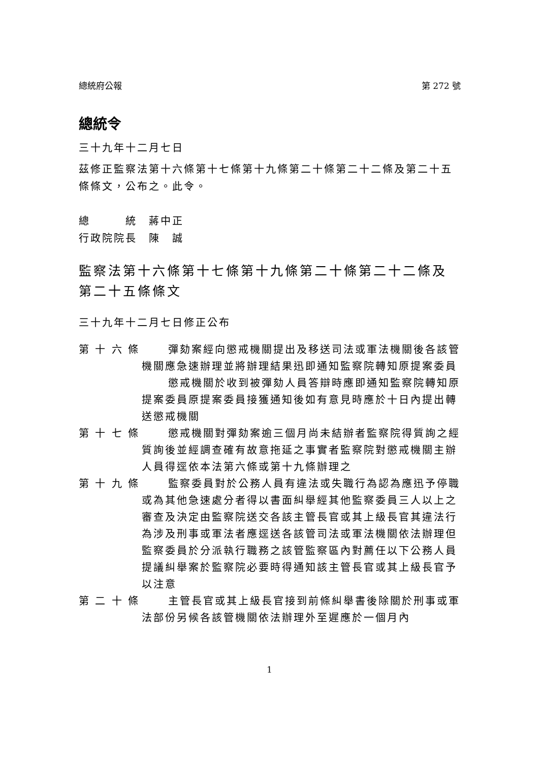總統府公報 第 272 號
總統令
三十九年十二月七日
茲修正監察法第十六條第十七條第十九條第二十條第二十二條及第二十五條條文，公布之。此令。
總　　　統　蔣中正
行政院院長　陳　誠
監察法第十六條第十七條第十九條第二十條第二十二條及第二十五條條文
三十九年十二月七日修正公布
第 十 六 條
彈劾案經向懲戒機關提出及移送司法或軍法機關後各該管機關應急速辦理並將辦理結果迅即通知監察院轉知原提案委員
懲戒機關於收到被彈劾人員答辯時應即通知監察院轉知原提案委員原提案委員接獲通知後如有意見時應於十日內提出轉送懲戒機關
第 十 七 條
懲戒機關對彈劾案逾三個月尚未結辦者監察院得質詢之經質詢後並經調查確有故意拖延之事實者監察院對懲戒機關主辦人員得逕依本法第六條或第十九條辦理之
第 十 九 條
監察委員對於公務人員有違法或失職行為認為應迅予停職或為其他急速處分者得以書面糾舉經其他監察委員三人以上之審查及決定由監察院送交各該主管長官或其上級長官其違法行為涉及刑事或軍法者應逕送各該管司法或軍法機關依法辦理但監察委員於分派執行職務之該管監察區內對薦任以下公務人員提議糾舉案於監察院必要時得通知該主管長官或其上級長官予以注意
第 二 十 條
主管長官或其上級長官接到前條糾舉書後除關於刑事或軍法部份另候各該管機關依法辦理外至遲應於一個月內
1